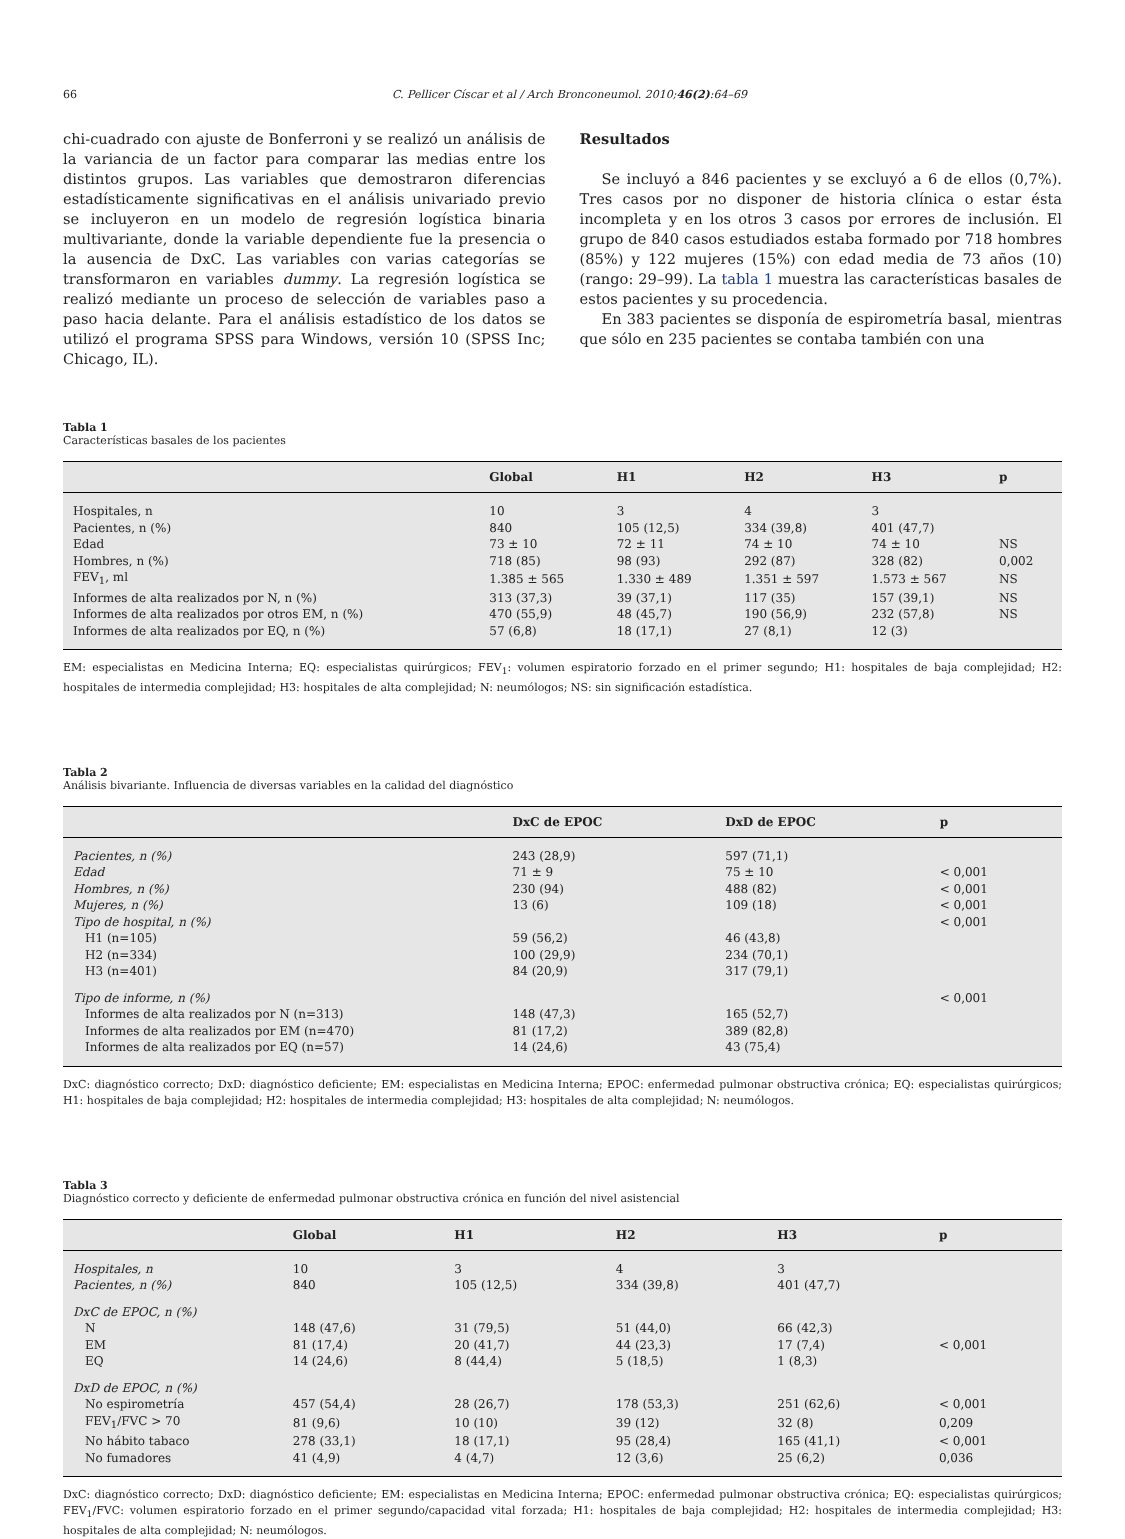66 C. Pellicer Císcar et al / Arch Bronconeumol. 2010;46(2):64–69
chi-cuadrado con ajuste de Bonferroni y se realizó un análisis de la variancia de un factor para comparar las medias entre los distintos grupos. Las variables que demostraron diferencias estadísticamente significativas en el análisis univariado previo se incluyeron en un modelo de regresión logística binaria multivariante, donde la variable dependiente fue la presencia o la ausencia de DxC. Las variables con varias categorías se transformaron en variables dummy. La regresión logística se realizó mediante un proceso de selección de variables paso a paso hacia delante. Para el análisis estadístico de los datos se utilizó el programa SPSS para Windows, versión 10 (SPSS Inc; Chicago, IL).
Resultados
Se incluyó a 846 pacientes y se excluyó a 6 de ellos (0,7%). Tres casos por no disponer de historia clínica o estar ésta incompleta y en los otros 3 casos por errores de inclusión. El grupo de 840 casos estudiados estaba formado por 718 hombres (85%) y 122 mujeres (15%) con edad media de 73 años (10) (rango: 29–99). La tabla 1 muestra las características basales de estos pacientes y su procedencia.
En 383 pacientes se disponía de espirometría basal, mientras que sólo en 235 pacientes se contaba también con una
Tabla 1
Características basales de los pacientes
| | Global | H1 | H2 | H3 | p |
| --- | --- | --- | --- | --- | --- |
| Hospitales, n | 10 | 3 | 4 | 3 | |
| Pacientes, n (%) | 840 | 105 (12,5) | 334 (39,8) | 401 (47,7) | |
| Edad | 73 ± 10 | 72 ± 11 | 74 ± 10 | 74 ± 10 | NS |
| Hombres, n (%) | 718 (85) | 98 (93) | 292 (87) | 328 (82) | 0,002 |
| FEV<sub>1</sub>, ml | 1.385 ± 565 | 1.330 ± 489 | 1.351 ± 597 | 1.573 ± 567 | NS |
| Informes de alta realizados por N, n (%) | 313 (37,3) | 39 (37,1) | 117 (35) | 157 (39,1) | NS |
| Informes de alta realizados por otros EM, n (%) | 470 (55,9) | 48 (45,7) | 190 (56,9) | 232 (57,8) | NS |
| Informes de alta realizados por EQ, n (%) | 57 (6,8) | 18 (17,1) | 27 (8,1) | 12 (3) | |
EM: especialistas en Medicina Interna; EQ: especialistas quirúrgicos; FEV<sub>1</sub>: volumen espiratorio forzado en el primer segundo; H1: hospitales de baja complejidad; H2: hospitales de intermedia complejidad; H3: hospitales de alta complejidad; N: neumólogos; NS: sin significación estadística.
Tabla 2
Análisis bivariante. Influencia de diversas variables en la calidad del diagnóstico
| | DxC de EPOC | DxD de EPOC | p |
| --- | --- | --- | --- |
| Pacientes, n (%) | 243 (28,9) | 597 (71,1) | |
| Edad | 71 ± 9 | 75 ± 10 | < 0,001 |
| Hombres, n (%) | 230 (94) | 488 (82) | < 0,001 |
| Mujeres, n (%) | 13 (6) | 109 (18) | < 0,001 |
| Tipo de hospital, n (%) | | | < 0,001 |
| H1 (n=105) | 59 (56,2) | 46 (43,8) | |
| H2 (n=334) | 100 (29,9) | 234 (70,1) | |
| H3 (n=401) | 84 (20,9) | 317 (79,1) | |
| Tipo de informe, n (%) | | | < 0,001 |
| Informes de alta realizados por N (n=313) | 148 (47,3) | 165 (52,7) | |
| Informes de alta realizados por EM (n=470) | 81 (17,2) | 389 (82,8) | |
| Informes de alta realizados por EQ (n=57) | 14 (24,6) | 43 (75,4) | |
DxC: diagnóstico correcto; DxD: diagnóstico deficiente; EM: especialistas en Medicina Interna; EPOC: enfermedad pulmonar obstructiva crónica; EQ: especialistas quirúrgicos; H1: hospitales de baja complejidad; H2: hospitales de intermedia complejidad; H3: hospitales de alta complejidad; N: neumólogos.
Tabla 3
Diagnóstico correcto y deficiente de enfermedad pulmonar obstructiva crónica en función del nivel asistencial
| | Global | H1 | H2 | H3 | p |
| --- | --- | --- | --- | --- | --- |
| Hospitales, n | 10 | 3 | 4 | 3 | |
| Pacientes, n (%) | 840 | 105 (12,5) | 334 (39,8) | 401 (47,7) | |
| DxC de EPOC, n (%) | | | | | |
| N | 148 (47,6) | 31 (79,5) | 51 (44,0) | 66 (42,3) | |
| EM | 81 (17,4) | 20 (41,7) | 44 (23,3) | 17 (7,4) | < 0,001 |
| EQ | 14 (24,6) | 8 (44,4) | 5 (18,5) | 1 (8,3) | |
| DxD de EPOC, n (%) | | | | | |
| No espirometría | 457 (54,4) | 28 (26,7) | 178 (53,3) | 251 (62,6) | < 0,001 |
| FEV<sub>1</sub>/FVC > 70 | 81 (9,6) | 10 (10) | 39 (12) | 32 (8) | 0,209 |
| No hábito tabaco | 278 (33,1) | 18 (17,1) | 95 (28,4) | 165 (41,1) | < 0,001 |
| No fumadores | 41 (4,9) | 4 (4,7) | 12 (3,6) | 25 (6,2) | 0,036 |
DxC: diagnóstico correcto; DxD: diagnóstico deficiente; EM: especialistas en Medicina Interna; EPOC: enfermedad pulmonar obstructiva crónica; EQ: especialistas quirúrgicos; FEV<sub>1</sub>/FVC: volumen espiratorio forzado en el primer segundo/capacidad vital forzada; H1: hospitales de baja complejidad; H2: hospitales de intermedia complejidad; H3: hospitales de alta complejidad; N: neumólogos.